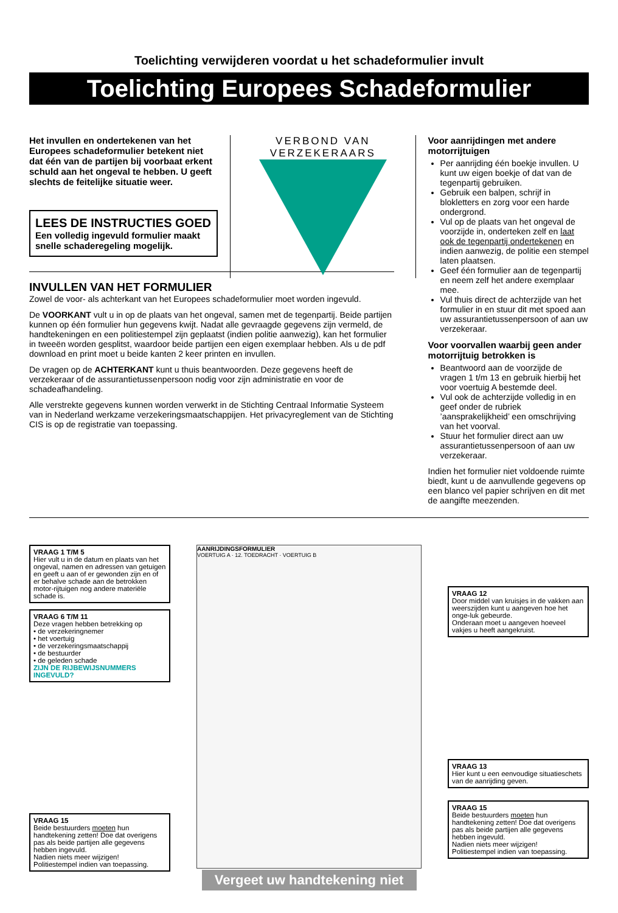Toelichting verwijderen voordat u het schadeformulier invult
Toelichting Europees Schadeformulier
Het invullen en ondertekenen van het Europees schadeformulier betekent niet dat één van de partijen bij voorbaat erkent schuld aan het ongeval te hebben. U geeft slechts de feitelijke situatie weer.
LEES DE INSTRUCTIES GOED
Een volledig ingevuld formulier maakt snelle schaderegeling mogelijk.
INVULLEN VAN HET FORMULIER
Zowel de voor- als achterkant van het Europees schadeformulier moet worden ingevuld.
De VOORKANT vult u in op de plaats van het ongeval, samen met de tegenpartij. Beide partijen kunnen op één formulier hun gegevens kwijt. Nadat alle gevraagde gegevens zijn vermeld, de handtekeningen en een politiestempel zijn geplaatst (indien politie aanwezig), kan het formulier in tweeën worden gesplitst, waardoor beide partijen een eigen exemplaar hebben. Als u de pdf download en print moet u beide kanten 2 keer printen en invullen.
De vragen op de ACHTERKANT kunt u thuis beantwoorden. Deze gegevens heeft de verzekeraar of de assurantietussenpersoon nodig voor zijn administratie en voor de schadeafhandeling.
Alle verstrekte gegevens kunnen worden verwerkt in de Stichting Centraal Informatie Systeem van in Nederland werkzame verzekeringsmaatschappijen. Het privacyreglement van de Stichting CIS is op de registratie van toepassing.
VERBOND VAN VERZEKERAARS
Voor aanrijdingen met andere motorrijtuigen
Per aanrijding één boekje invullen. U kunt uw eigen boekje of dat van de tegenpartij gebruiken.
Gebruik een balpen, schrijf in blokletters en zorg voor een harde ondergrond.
Vul op de plaats van het ongeval de voorzijde in, onderteken zelf en laat ook de tegenpartij ondertekenen en indien aanwezig, de politie een stempel laten plaatsen.
Geef één formulier aan de tegenpartij en neem zelf het andere exemplaar mee.
Vul thuis direct de achterzijde van het formulier in en stuur dit met spoed aan uw assurantietussenpersoon of aan uw verzekeraar.
Voor voorvallen waarbij geen ander motorrijtuig betrokken is
Beantwoord aan de voorzijde de vragen 1 t/m 13 en gebruik hierbij het voor voertuig A bestemde deel.
Vul ook de achterzijde volledig in en geef onder de rubriek ’aansprakelijkheid’ een omschrijving van het voorval.
Stuur het formulier direct aan uw assurantietussenpersoon of aan uw verzekeraar.
Indien het formulier niet voldoende ruimte biedt, kunt u de aanvullende gegevens op een blanco vel papier schrijven en dit met de aangifte meezenden.
VRAAG 1 T/M 5
Hier vult u in de datum en plaats van het ongeval, namen en adressen van getuigen en geeft u aan of er gewonden zijn en of er behalve schade aan de betrokken motor-rijtuigen nog andere materiële schade is.
VRAAG 6 T/M 11
Deze vragen hebben betrekking op
• de verzekeringnemer
• het voertuig
• de verzekeringsmaatschappij
• de bestuurder
• de geleden schade
ZIJN DE RIJBEWIJSNUMMERS INGEVULD?
VRAAG 15
Beide bestuurders moeten hun handtekening zetten! Doe dat overigens pas als beide partijen alle gegevens hebben ingevuld.
Nadien niets meer wijzigen!
Politiestempel indien van toepassing.
AANRIJDINGSFORMULIER
VOERTUIG A · 12. TOEDRACHT · VOERTUIG B
Vergeet uw handtekening niet
VRAAG 12
Door middel van kruisjes in de vakken aan weerszijden kunt u aangeven hoe het onge-luk gebeurde.
Onderaan moet u aangeven hoeveel vakjes u heeft aangekruist.
VRAAG 13
Hier kunt u een eenvoudige situatieschets van de aanrijding geven.
VRAAG 15
Beide bestuurders moeten hun handtekening zetten! Doe dat overigens pas als beide partijen alle gegevens hebben ingevuld.
Nadien niets meer wijzigen!
Politiestempel indien van toepassing.